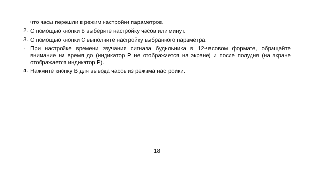что часы перешли в режим настройки параметров.
2.
С помощью кнопки B выберите настройку часов или минут.
3.
С помощью кнопки C выполните настройку выбранного параметра.
·
При настройке времени звучания сигнала будильника в 12-часовом формате, обращайте внимание на время до (индикатор P не отображается на экране) и после полудня (на экране отображается индикатор P).
4.
Нажмите кнопку B для вывода часов из режима настройки.
18